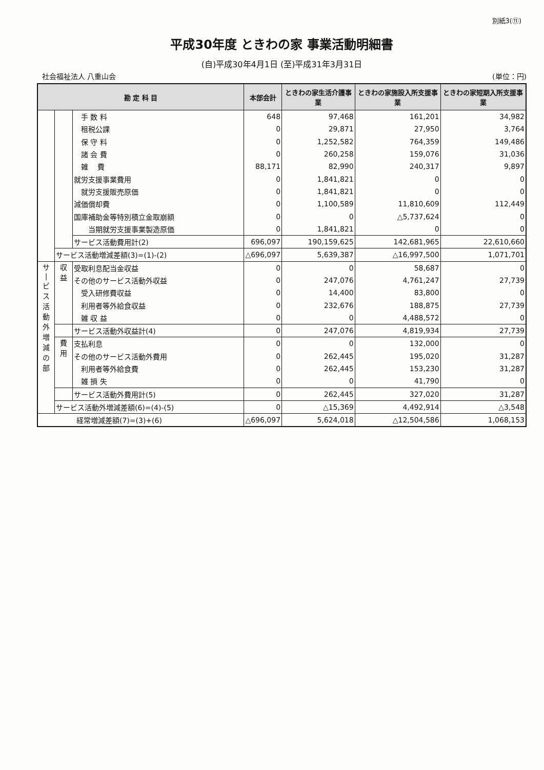別紙3(⑪)
平成30年度 ときわの家 事業活動明細書
(自)平成30年4月1日 (至)平成31年3月31日
社会福祉法人 八重山会 (単位：円)
| 勘 定 科 目 | | | 本部会計 | ときわの家生活介護事業 | ときわの家施設入所支援事業 | ときわの家短期入所支援事業 |
| --- | --- | --- | --- | --- | --- | --- |
| | | 手 数 料 | 648 | 97,468 | 161,201 | 34,982 |
| | | 租税公課 | 0 | 29,871 | 27,950 | 3,764 |
| | | 保 守 料 | 0 | 1,252,582 | 764,359 | 149,486 |
| | | 諸 会 費 | 0 | 260,258 | 159,076 | 31,036 |
| | | 雑 費 | 88,171 | 82,990 | 240,317 | 9,897 |
| | | 就労支援事業費用 | 0 | 1,841,821 | 0 | 0 |
| | | 就労支援販売原価 | 0 | 1,841,821 | 0 | 0 |
| | | 減価償却費 | 0 | 1,100,589 | 11,810,609 | 112,449 |
| | | 国庫補助金等特別積立金取崩額 | 0 | 0 | △5,737,624 | 0 |
| | | 当期就労支援事業製造原価 | 0 | 1,841,821 | 0 | 0 |
| | | サービス活動費用計(2) | 696,097 | 190,159,625 | 142,681,965 | 22,610,660 |
| | サービス活動増減差額(3)=(1)-(2) | | △696,097 | 5,639,387 | △16,997,500 | 1,071,701 |
| サ / ビ ス 活 動 外 増 減 の 部 | 収 益 | 受取利息配当金収益 | 0 | 0 | 58,687 | 0 |
| | | その他のサービス活動外収益 | 0 | 247,076 | 4,761,247 | 27,739 |
| | | 受入研修費収益 | 0 | 14,400 | 83,800 | 0 |
| | | 利用者等外給食収益 | 0 | 232,676 | 188,875 | 27,739 |
| | | 雑 収 益 | 0 | 0 | 4,488,572 | 0 |
| | | サービス活動外収益計(4) | 0 | 247,076 | 4,819,934 | 27,739 |
| | 費 用 | 支払利息 | 0 | 0 | 132,000 | 0 |
| | | その他のサービス活動外費用 | 0 | 262,445 | 195,020 | 31,287 |
| | | 利用者等外給食費 | 0 | 262,445 | 153,230 | 31,287 |
| | | 雑 損 失 | 0 | 0 | 41,790 | 0 |
| | | サービス活動外費用計(5) | 0 | 262,445 | 327,020 | 31,287 |
| | サービス活動外増減差額(6)=(4)-(5) | | 0 | △15,369 | 4,492,914 | △3,548 |
| 経常増減差額(7)=(3)+(6) | | | △696,097 | 5,624,018 | △12,504,586 | 1,068,153 |